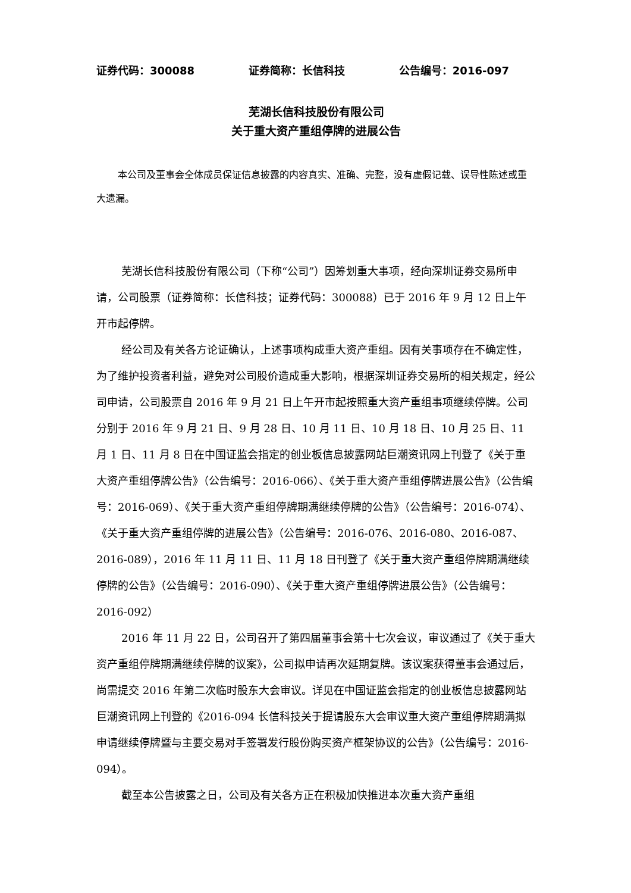证券代码：300088 证券简称：长信科技 公告编号：2016-097
芜湖长信科技股份有限公司
关于重大资产重组停牌的进展公告
本公司及董事会全体成员保证信息披露的内容真实、准确、完整，没有虚假记载、误导性陈述或重大遗漏。
芜湖长信科技股份有限公司（下称“公司”）因筹划重大事项，经向深圳证券交易所申请，公司股票（证券简称：长信科技；证券代码：300088）已于 2016 年 9 月 12 日上午开市起停牌。
经公司及有关各方论证确认，上述事项构成重大资产重组。因有关事项存在不确定性，为了维护投资者利益，避免对公司股价造成重大影响，根据深圳证券交易所的相关规定，经公司申请，公司股票自 2016 年 9 月 21 日上午开市起按照重大资产重组事项继续停牌。公司分别于 2016 年 9 月 21 日、9 月 28 日、10 月 11 日、10 月 18 日、10 月 25 日、11 月 1 日、11 月 8 日在中国证监会指定的创业板信息披露网站巨潮资讯网上刊登了《关于重大资产重组停牌公告》（公告编号：2016-066）、《关于重大资产重组停牌进展公告》（公告编号：2016-069）、《关于重大资产重组停牌期满继续停牌的公告》（公告编号：2016-074）、《关于重大资产重组停牌的进展公告》（公告编号：2016-076、2016-080、2016-087、2016-089），2016 年 11 月 11 日、11 月 18 日刊登了《关于重大资产重组停牌期满继续停牌的公告》（公告编号：2016-090）、《关于重大资产重组停牌进展公告》（公告编号：2016-092）
2016 年 11 月 22 日，公司召开了第四届董事会第十七次会议，审议通过了《关于重大资产重组停牌期满继续停牌的议案》，公司拟申请再次延期复牌。该议案获得董事会通过后，尚需提交 2016 年第二次临时股东大会审议。详见在中国证监会指定的创业板信息披露网站巨潮资讯网上刊登的《2016-094 长信科技关于提请股东大会审议重大资产重组停牌期满拟申请继续停牌暨与主要交易对手签署发行股份购买资产框架协议的公告》（公告编号：2016-094）。
截至本公告披露之日，公司及有关各方正在积极加快推进本次重大资产重组